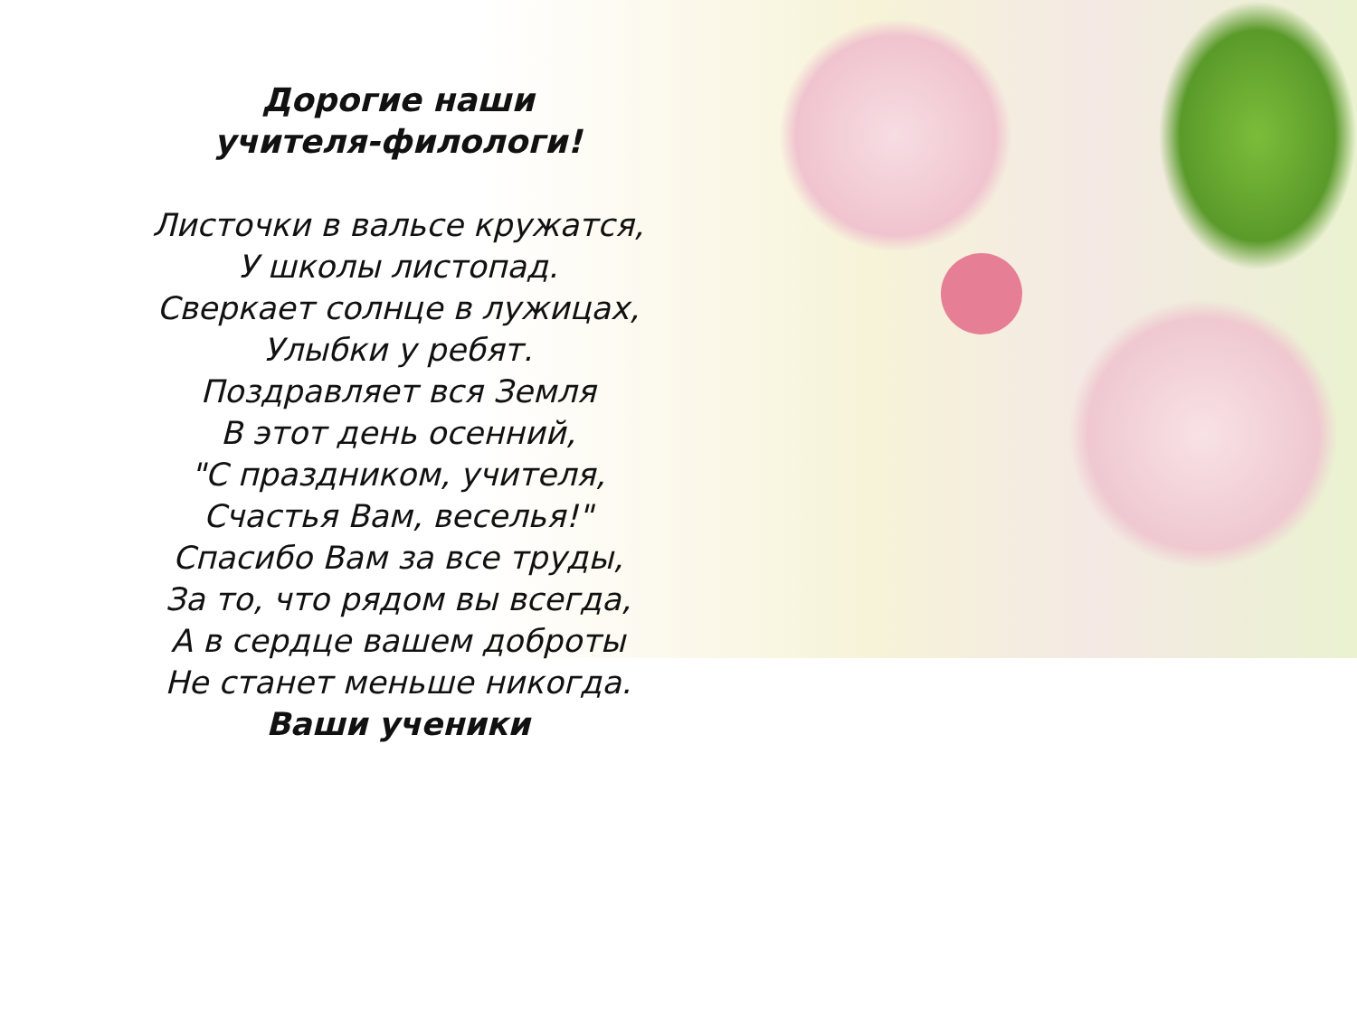Дорогие наши
учителя-филологи!
Листочки в вальсе кружатся,
У школы листопад.
Сверкает солнце в лужицах,
Улыбки у ребят.
Поздравляет вся Земля
В этот день осенний,
"С праздником, учителя,
Счастья Вам, веселья!"
Спасибо Вам за все труды,
За то, что рядом вы всегда,
А в сердце вашем доброты
Не станет меньше никогда.
Ваши ученики